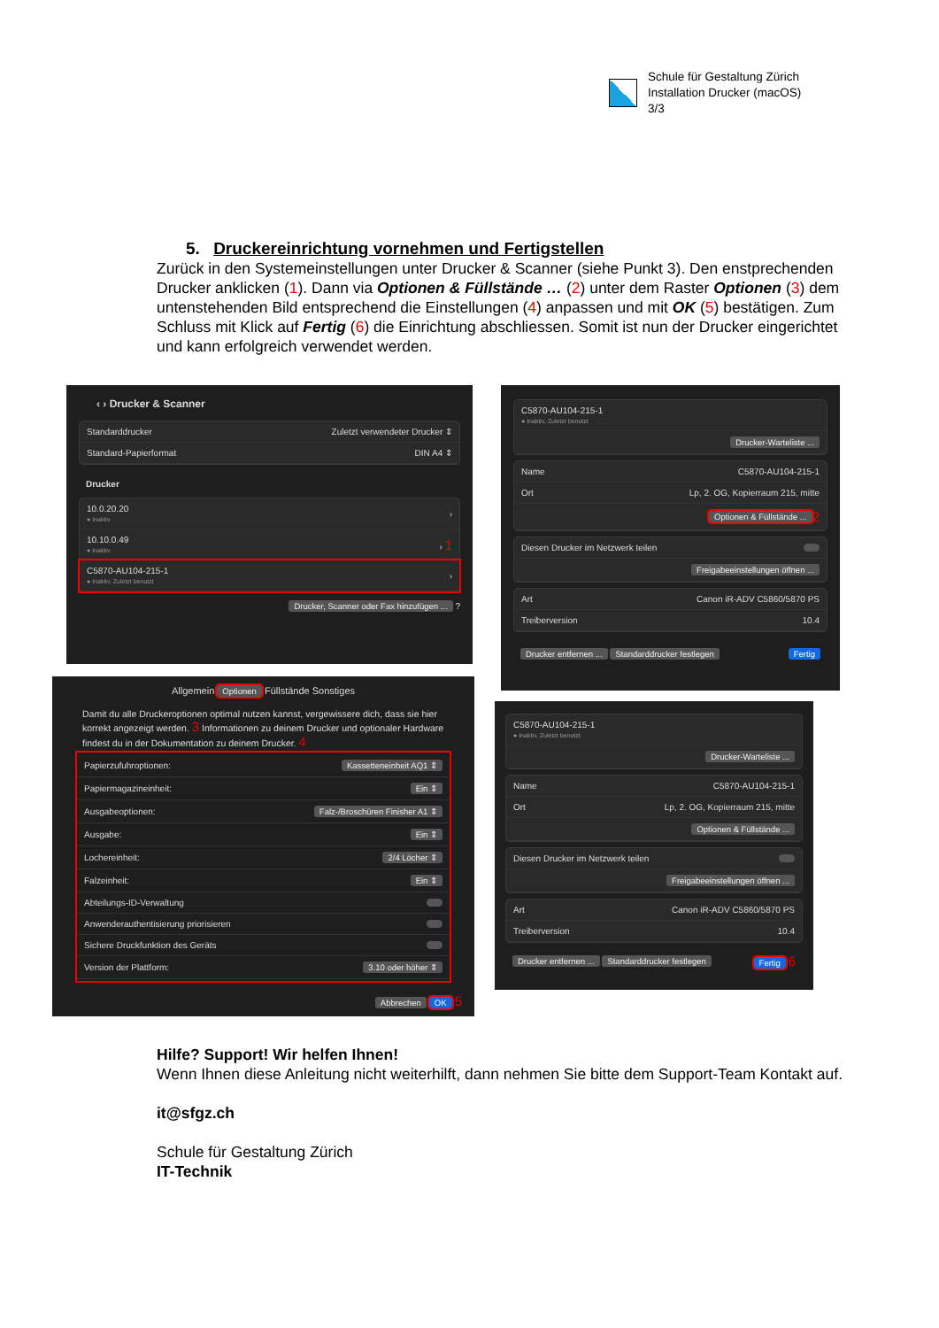Schule für Gestaltung Zürich
Installation Drucker (macOS)
3/3
5. Druckereinrichtung vornehmen und Fertigstellen
Zurück in den Systemeinstellungen unter Drucker & Scanner (siehe Punkt 3). Den enstprechenden Drucker anklicken (1). Dann via Optionen & Füllstände … (2) unter dem Raster Optionen (3) dem untenstehenden Bild entsprechend die Einstellungen (4) anpassen und mit OK (5) bestätigen. Zum Schluss mit Klick auf Fertig (6) die Einrichtung abschliessen. Somit ist nun der Drucker eingerichtet und kann erfolgreich verwendet werden.
‹ › Drucker & Scanner
Standarddrucker Zuletzt verwendeter Drucker ⇕
Standard-Papierformat DIN A4 ⇕
Drucker
10.0.20.20
● Inaktiv ›
10.10.0.49
● Inaktiv › 1
C5870-AU104-215-1
● Inaktiv, Zuletzt benutzt ›
Drucker, Scanner oder Fax hinzufügen ... ?
Allgemein Optionen Füllstände Sonstiges
Damit du alle Druckeroptionen optimal nutzen kannst, vergewissere dich, dass sie hier korrekt angezeigt werden. 3 Informationen zu deinem Drucker und optionaler Hardware findest du in der Dokumentation zu deinem Drucker. 4
Papierzufuhroptionen: Kassetteneinheit AQ1 ⇕
Papiermagazineinheit: Ein ⇕
Ausgabeoptionen: Falz-/Broschüren Finisher A1 ⇕
Ausgabe: Ein ⇕
Lochereinheit: 2/4 Löcher ⇕
Falzeinheit: Ein ⇕
Abteilungs-ID-Verwaltung
Anwenderauthentisierung priorisieren
Sichere Druckfunktion des Geräts
Version der Plattform: 3.10 oder höher ⇕
Abbrechen OK 5
C5870-AU104-215-1
● Inaktiv, Zuletzt benutzt
Drucker-Warteliste ...
Name C5870-AU104-215-1
Ort Lp, 2. OG, Kopierraum 215, mitte
Optionen & Füllstände ... 2
Diesen Drucker im Netzwerk teilen
Freigabeeinstellungen öffnen ...
Art Canon iR-ADV C5860/5870 PS
Treiberversion 10.4
Drucker entfernen ... Standarddrucker festlegen Fertig
C5870-AU104-215-1
● Inaktiv, Zuletzt benutzt
Drucker-Warteliste ...
Name C5870-AU104-215-1
Ort Lp, 2. OG, Kopierraum 215, mitte
Optionen & Füllstände ...
Diesen Drucker im Netzwerk teilen
Freigabeeinstellungen öffnen ...
Art Canon iR-ADV C5860/5870 PS
Treiberversion 10.4
Drucker entfernen ... Standarddrucker festlegen Fertig 6
Hilfe? Support! Wir helfen Ihnen!
Wenn Ihnen diese Anleitung nicht weiterhilft, dann nehmen Sie bitte dem Support-Team Kontakt auf.
it@sfgz.ch
Schule für Gestaltung Zürich
IT-Technik